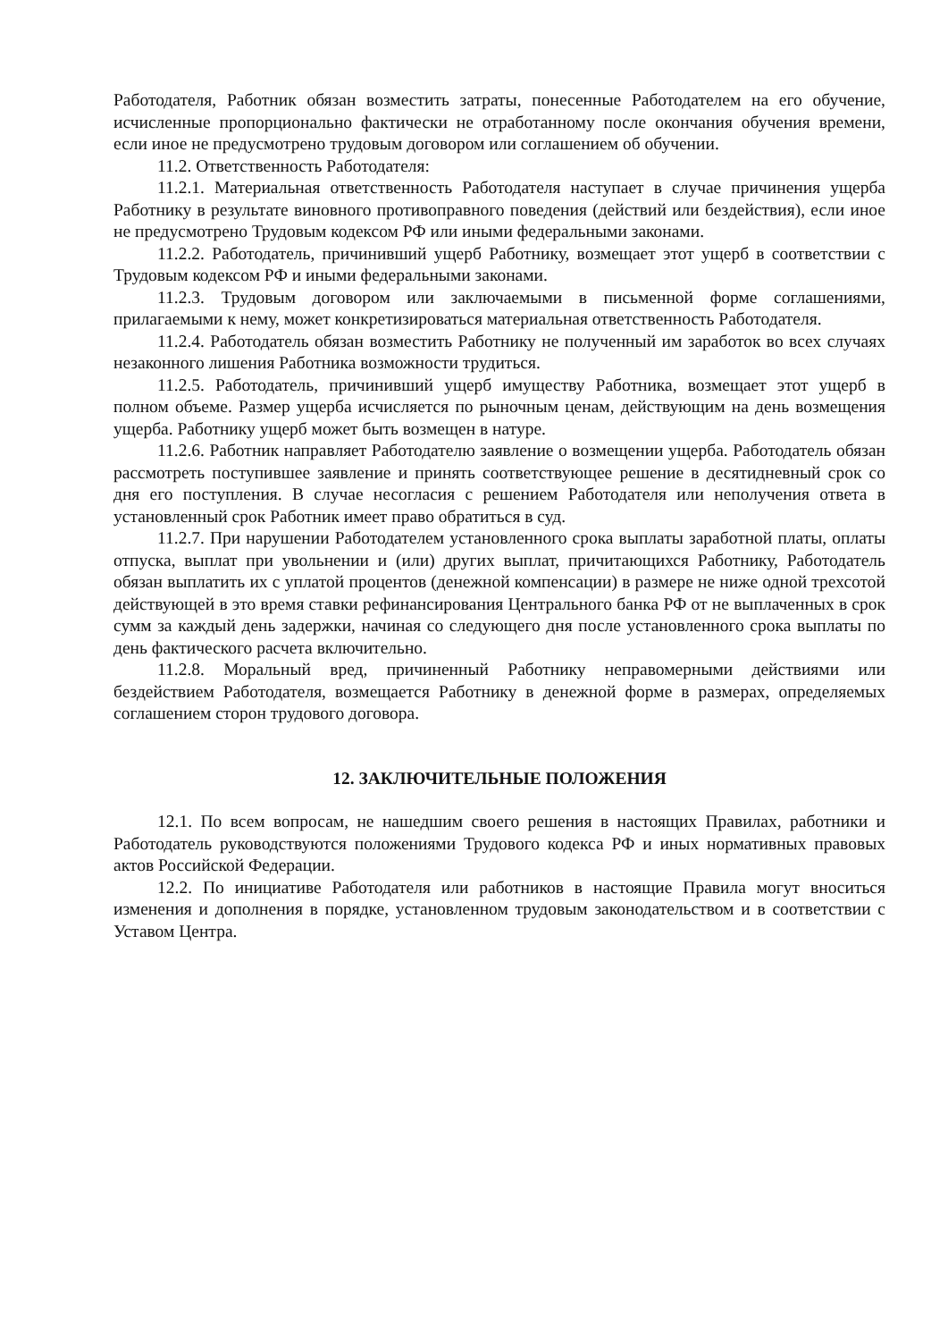Работодателя, Работник обязан возместить затраты, понесенные Работодателем на его обучение, исчисленные пропорционально фактически не отработанному после окончания обучения времени, если иное не предусмотрено трудовым договором или соглашением об обучении.
11.2. Ответственность Работодателя:
11.2.1. Материальная ответственность Работодателя наступает в случае причинения ущерба Работнику в результате виновного противоправного поведения (действий или бездействия), если иное не предусмотрено Трудовым кодексом РФ или иными федеральными законами.
11.2.2. Работодатель, причинивший ущерб Работнику, возмещает этот ущерб в соответствии с Трудовым кодексом РФ и иными федеральными законами.
11.2.3. Трудовым договором или заключаемыми в письменной форме соглашениями, прилагаемыми к нему, может конкретизироваться материальная ответственность Работодателя.
11.2.4. Работодатель обязан возместить Работнику не полученный им заработок во всех случаях незаконного лишения Работника возможности трудиться.
11.2.5. Работодатель, причинивший ущерб имуществу Работника, возмещает этот ущерб в полном объеме. Размер ущерба исчисляется по рыночным ценам, действующим на день возмещения ущерба. Работнику ущерб может быть возмещен в натуре.
11.2.6. Работник направляет Работодателю заявление о возмещении ущерба. Работодатель обязан рассмотреть поступившее заявление и принять соответствующее решение в десятидневный срок со дня его поступления. В случае несогласия с решением Работодателя или неполучения ответа в установленный срок Работник имеет право обратиться в суд.
11.2.7. При нарушении Работодателем установленного срока выплаты заработной платы, оплаты отпуска, выплат при увольнении и (или) других выплат, причитающихся Работнику, Работодатель обязан выплатить их с уплатой процентов (денежной компенсации) в размере не ниже одной трехсотой действующей в это время ставки рефинансирования Центрального банка РФ от не выплаченных в срок сумм за каждый день задержки, начиная со следующего дня после установленного срока выплаты по день фактического расчета включительно.
11.2.8. Моральный вред, причиненный Работнику неправомерными действиями или бездействием Работодателя, возмещается Работнику в денежной форме в размерах, определяемых соглашением сторон трудового договора.
12. ЗАКЛЮЧИТЕЛЬНЫЕ ПОЛОЖЕНИЯ
12.1. По всем вопросам, не нашедшим своего решения в настоящих Правилах, работники и Работодатель руководствуются положениями Трудового кодекса РФ и иных нормативных правовых актов Российской Федерации.
12.2. По инициативе Работодателя или работников в настоящие Правила могут вноситься изменения и дополнения в порядке, установленном трудовым законодательством и в соответствии с Уставом Центра.